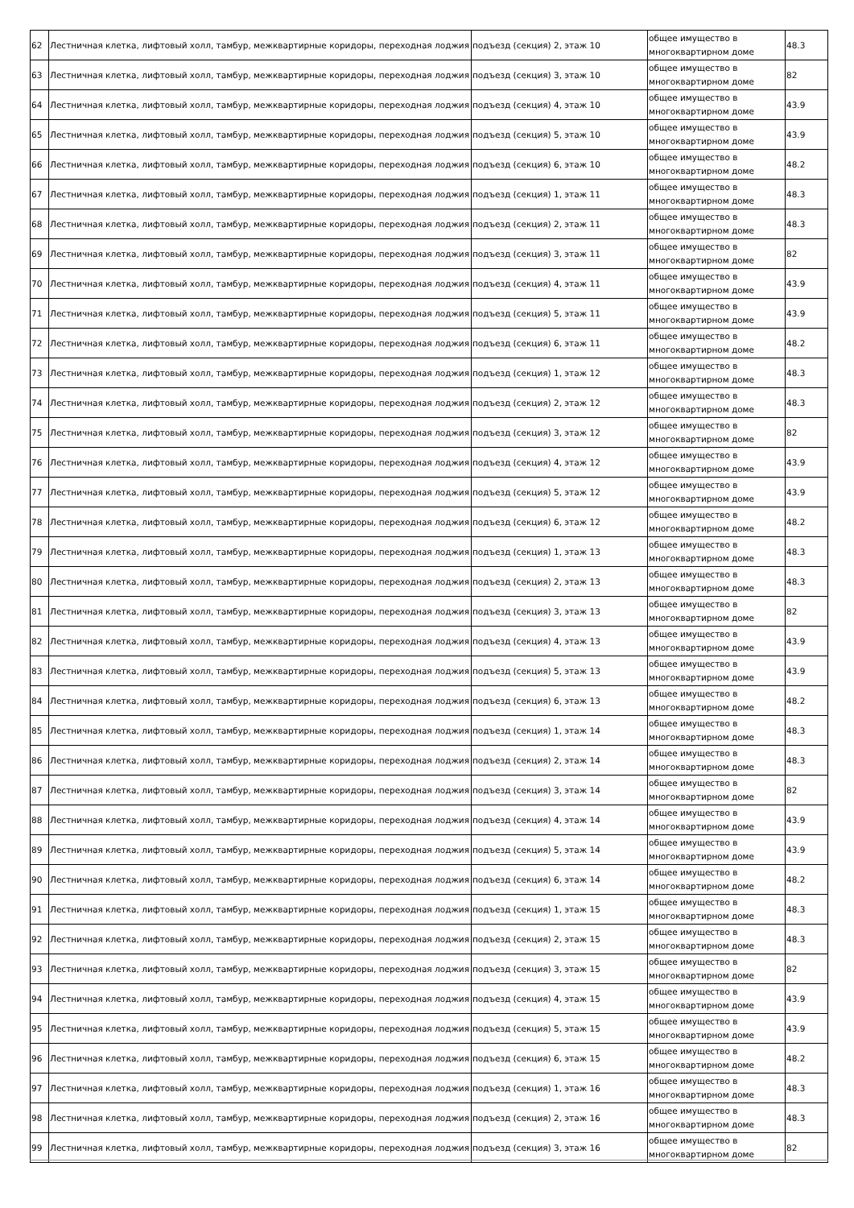| 62 | Лестничная клетка, лифтовый холл, тамбур, межквартирные коридоры, переходная лоджия | подъезд (секция) 2, этаж 10 | общее имущество в многоквартирном доме | 48.3 |
| 63 | Лестничная клетка, лифтовый холл, тамбур, межквартирные коридоры, переходная лоджия | подъезд (секция) 3, этаж 10 | общее имущество в многоквартирном доме | 82 |
| 64 | Лестничная клетка, лифтовый холл, тамбур, межквартирные коридоры, переходная лоджия | подъезд (секция) 4, этаж 10 | общее имущество в многоквартирном доме | 43.9 |
| 65 | Лестничная клетка, лифтовый холл, тамбур, межквартирные коридоры, переходная лоджия | подъезд (секция) 5, этаж 10 | общее имущество в многоквартирном доме | 43.9 |
| 66 | Лестничная клетка, лифтовый холл, тамбур, межквартирные коридоры, переходная лоджия | подъезд (секция) 6, этаж 10 | общее имущество в многоквартирном доме | 48.2 |
| 67 | Лестничная клетка, лифтовый холл, тамбур, межквартирные коридоры, переходная лоджия | подъезд (секция) 1, этаж 11 | общее имущество в многоквартирном доме | 48.3 |
| 68 | Лестничная клетка, лифтовый холл, тамбур, межквартирные коридоры, переходная лоджия | подъезд (секция) 2, этаж 11 | общее имущество в многоквартирном доме | 48.3 |
| 69 | Лестничная клетка, лифтовый холл, тамбур, межквартирные коридоры, переходная лоджия | подъезд (секция) 3, этаж 11 | общее имущество в многоквартирном доме | 82 |
| 70 | Лестничная клетка, лифтовый холл, тамбур, межквартирные коридоры, переходная лоджия | подъезд (секция) 4, этаж 11 | общее имущество в многоквартирном доме | 43.9 |
| 71 | Лестничная клетка, лифтовый холл, тамбур, межквартирные коридоры, переходная лоджия | подъезд (секция) 5, этаж 11 | общее имущество в многоквартирном доме | 43.9 |
| 72 | Лестничная клетка, лифтовый холл, тамбур, межквартирные коридоры, переходная лоджия | подъезд (секция) 6, этаж 11 | общее имущество в многоквартирном доме | 48.2 |
| 73 | Лестничная клетка, лифтовый холл, тамбур, межквартирные коридоры, переходная лоджия | подъезд (секция) 1, этаж 12 | общее имущество в многоквартирном доме | 48.3 |
| 74 | Лестничная клетка, лифтовый холл, тамбур, межквартирные коридоры, переходная лоджия | подъезд (секция) 2, этаж 12 | общее имущество в многоквартирном доме | 48.3 |
| 75 | Лестничная клетка, лифтовый холл, тамбур, межквартирные коридоры, переходная лоджия | подъезд (секция) 3, этаж 12 | общее имущество в многоквартирном доме | 82 |
| 76 | Лестничная клетка, лифтовый холл, тамбур, межквартирные коридоры, переходная лоджия | подъезд (секция) 4, этаж 12 | общее имущество в многоквартирном доме | 43.9 |
| 77 | Лестничная клетка, лифтовый холл, тамбур, межквартирные коридоры, переходная лоджия | подъезд (секция) 5, этаж 12 | общее имущество в многоквартирном доме | 43.9 |
| 78 | Лестничная клетка, лифтовый холл, тамбур, межквартирные коридоры, переходная лоджия | подъезд (секция) 6, этаж 12 | общее имущество в многоквартирном доме | 48.2 |
| 79 | Лестничная клетка, лифтовый холл, тамбур, межквартирные коридоры, переходная лоджия | подъезд (секция) 1, этаж 13 | общее имущество в многоквартирном доме | 48.3 |
| 80 | Лестничная клетка, лифтовый холл, тамбур, межквартирные коридоры, переходная лоджия | подъезд (секция) 2, этаж 13 | общее имущество в многоквартирном доме | 48.3 |
| 81 | Лестничная клетка, лифтовый холл, тамбур, межквартирные коридоры, переходная лоджия | подъезд (секция) 3, этаж 13 | общее имущество в многоквартирном доме | 82 |
| 82 | Лестничная клетка, лифтовый холл, тамбур, межквартирные коридоры, переходная лоджия | подъезд (секция) 4, этаж 13 | общее имущество в многоквартирном доме | 43.9 |
| 83 | Лестничная клетка, лифтовый холл, тамбур, межквартирные коридоры, переходная лоджия | подъезд (секция) 5, этаж 13 | общее имущество в многоквартирном доме | 43.9 |
| 84 | Лестничная клетка, лифтовый холл, тамбур, межквартирные коридоры, переходная лоджия | подъезд (секция) 6, этаж 13 | общее имущество в многоквартирном доме | 48.2 |
| 85 | Лестничная клетка, лифтовый холл, тамбур, межквартирные коридоры, переходная лоджия | подъезд (секция) 1, этаж 14 | общее имущество в многоквартирном доме | 48.3 |
| 86 | Лестничная клетка, лифтовый холл, тамбур, межквартирные коридоры, переходная лоджия | подъезд (секция) 2, этаж 14 | общее имущество в многоквартирном доме | 48.3 |
| 87 | Лестничная клетка, лифтовый холл, тамбур, межквартирные коридоры, переходная лоджия | подъезд (секция) 3, этаж 14 | общее имущество в многоквартирном доме | 82 |
| 88 | Лестничная клетка, лифтовый холл, тамбур, межквартирные коридоры, переходная лоджия | подъезд (секция) 4, этаж 14 | общее имущество в многоквартирном доме | 43.9 |
| 89 | Лестничная клетка, лифтовый холл, тамбур, межквартирные коридоры, переходная лоджия | подъезд (секция) 5, этаж 14 | общее имущество в многоквартирном доме | 43.9 |
| 90 | Лестничная клетка, лифтовый холл, тамбур, межквартирные коридоры, переходная лоджия | подъезд (секция) 6, этаж 14 | общее имущество в многоквартирном доме | 48.2 |
| 91 | Лестничная клетка, лифтовый холл, тамбур, межквартирные коридоры, переходная лоджия | подъезд (секция) 1, этаж 15 | общее имущество в многоквартирном доме | 48.3 |
| 92 | Лестничная клетка, лифтовый холл, тамбур, межквартирные коридоры, переходная лоджия | подъезд (секция) 2, этаж 15 | общее имущество в многоквартирном доме | 48.3 |
| 93 | Лестничная клетка, лифтовый холл, тамбур, межквартирные коридоры, переходная лоджия | подъезд (секция) 3, этаж 15 | общее имущество в многоквартирном доме | 82 |
| 94 | Лестничная клетка, лифтовый холл, тамбур, межквартирные коридоры, переходная лоджия | подъезд (секция) 4, этаж 15 | общее имущество в многоквартирном доме | 43.9 |
| 95 | Лестничная клетка, лифтовый холл, тамбур, межквартирные коридоры, переходная лоджия | подъезд (секция) 5, этаж 15 | общее имущество в многоквартирном доме | 43.9 |
| 96 | Лестничная клетка, лифтовый холл, тамбур, межквартирные коридоры, переходная лоджия | подъезд (секция) 6, этаж 15 | общее имущество в многоквартирном доме | 48.2 |
| 97 | Лестничная клетка, лифтовый холл, тамбур, межквартирные коридоры, переходная лоджия | подъезд (секция) 1, этаж 16 | общее имущество в многоквартирном доме | 48.3 |
| 98 | Лестничная клетка, лифтовый холл, тамбур, межквартирные коридоры, переходная лоджия | подъезд (секция) 2, этаж 16 | общее имущество в многоквартирном доме | 48.3 |
| 99 | Лестничная клетка, лифтовый холл, тамбур, межквартирные коридоры, переходная лоджия | подъезд (секция) 3, этаж 16 | общее имущество в многоквартирном доме | 82 |